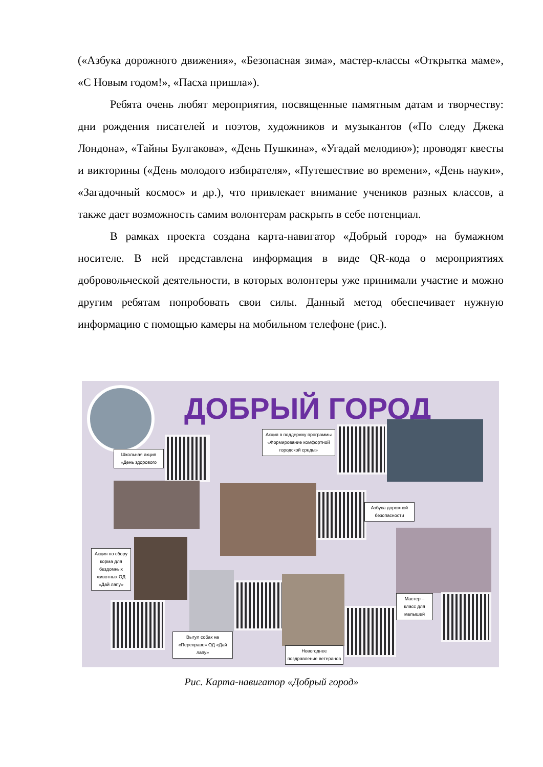(«Азбука дорожного движения», «Безопасная зима», мастер-классы «Открытка маме», «С Новым годом!», «Пасха пришла»).
Ребята очень любят мероприятия, посвященные памятным датам и творчеству: дни рождения писателей и поэтов, художников и музыкантов («По следу Джека Лондона», «Тайны Булгакова», «День Пушкина», «Угадай мелодию»); проводят квесты и викторины («День молодого избирателя», «Путешествие во времени», «День науки», «Загадочный космос» и др.), что привлекает внимание учеников разных классов, а также дает возможность самим волонтерам раскрыть в себе потенциал.
В рамках проекта создана карта-навигатор «Добрый город» на бумажном носителе. В ней представлена информация в виде QR-кода о мероприятиях добровольческой деятельности, в которых волонтеры уже принимали участие и можно другим ребятам попробовать свои силы. Данный метод обеспечивает нужную информацию с помощью камеры на мобильном телефоне (рис.).
ДОБРЫЙ ГОРОД
Школьная акция «День здорового
Акция в поддержку программы «Формирование комфортной городской среды»
Азбука дорожной безопасности
Акция по сбору корма для бездомных животных ОД «Дай лапу»
Мастер – класс для малышей
Выгул собак на «Переправе» ОД «Дай лапу»
Новогоднее поздравление ветеранов
Рис. Карта-навигатор «Добрый город»